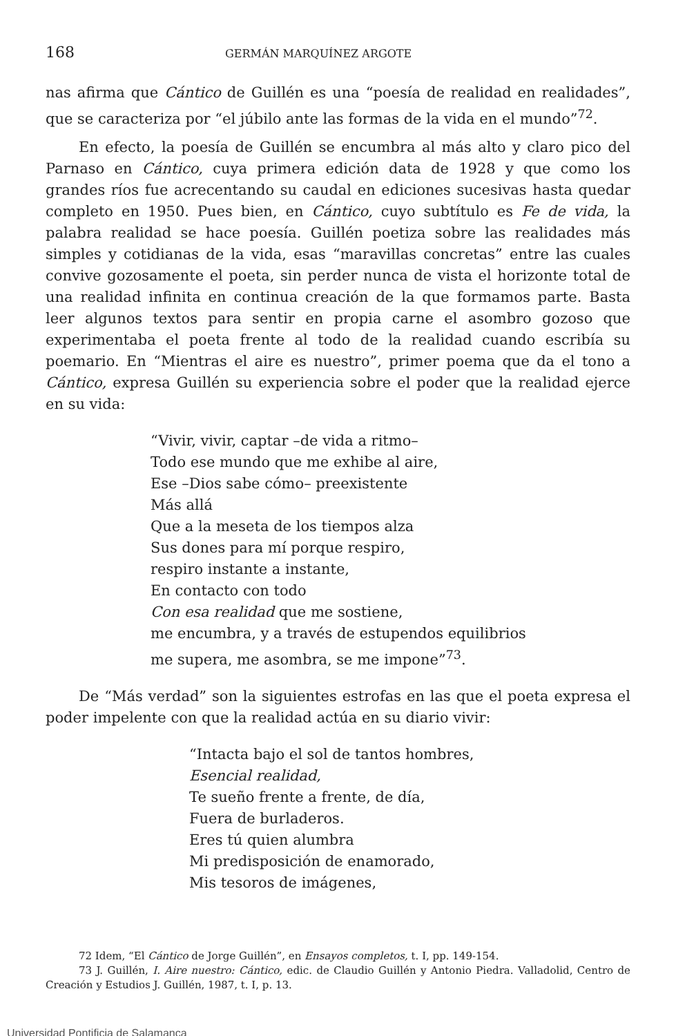168 GERMÁN MARQUÍNEZ ARGOTE
nas afirma que Cántico de Guillén es una “poesía de realidad en realidades”, que se caracteriza por “el júbilo ante las formas de la vida en el mundo”<sup>72</sup>.
En efecto, la poesía de Guillén se encumbra al más alto y claro pico del Parnaso en Cántico, cuya primera edición data de 1928 y que como los grandes ríos fue acrecentando su caudal en ediciones sucesivas hasta quedar completo en 1950. Pues bien, en Cántico, cuyo subtítulo es Fe de vida, la palabra realidad se hace poesía. Guillén poetiza sobre las realidades más simples y cotidianas de la vida, esas “maravillas concretas” entre las cuales convive gozosamente el poeta, sin perder nunca de vista el horizonte total de una realidad infinita en continua creación de la que formamos parte. Basta leer algunos textos para sentir en propia carne el asombro gozoso que experimentaba el poeta frente al todo de la realidad cuando escribía su poemario. En “Mientras el aire es nuestro”, primer poema que da el tono a Cántico, expresa Guillén su experiencia sobre el poder que la realidad ejerce en su vida:
“Vivir, vivir, captar –de vida a ritmo–
Todo ese mundo que me exhibe al aire,
Ese –Dios sabe cómo– preexistente
Más allá
Que a la meseta de los tiempos alza
Sus dones para mí porque respiro,
respiro instante a instante,
En contacto con todo
Con esa realidad que me sostiene,
me encumbra, y a través de estupendos equilibrios
me supera, me asombra, se me impone”<sup>73</sup>.
De “Más verdad” son la siguientes estrofas en las que el poeta expresa el poder impelente con que la realidad actúa en su diario vivir:
“Intacta bajo el sol de tantos hombres,
Esencial realidad,
Te sueño frente a frente, de día,
Fuera de burladeros.
Eres tú quien alumbra
Mi predisposición de enamorado,
Mis tesoros de imágenes,
72 Idem, “El Cántico de Jorge Guillén”, en Ensayos completos, t. I, pp. 149-154.
73 J. Guillén, I. Aire nuestro: Cántico, edic. de Claudio Guillén y Antonio Piedra. Valladolid, Centro de Creación y Estudios J. Guillén, 1987, t. I, p. 13.
Universidad Pontificia de Salamanca